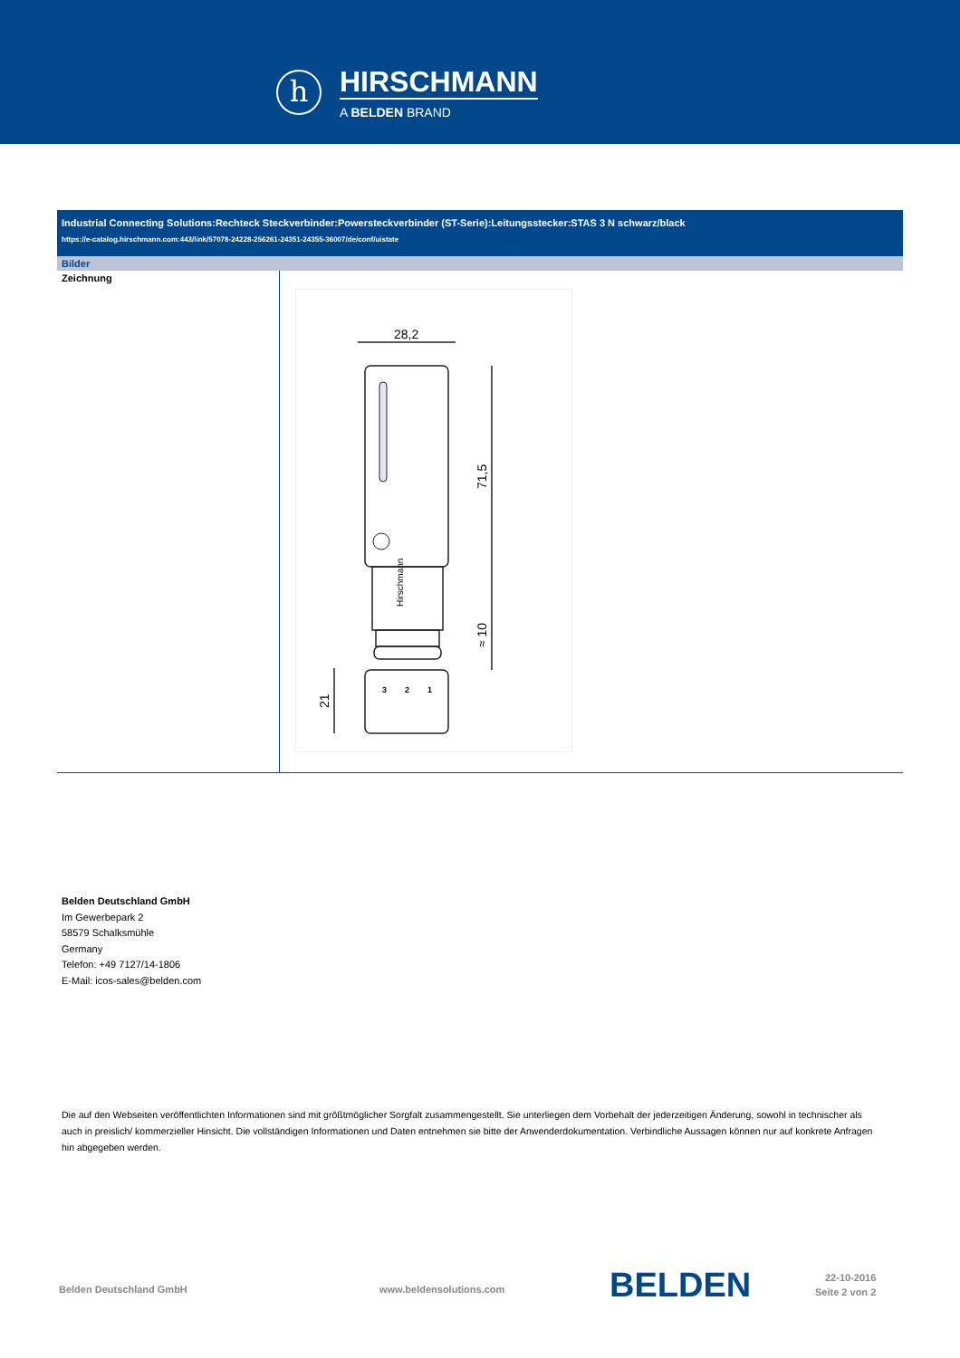h
HIRSCHMANN
A BELDEN BRAND
Industrial Connecting Solutions:Rechteck Steckverbinder:Powersteckverbinder (ST-Serie):Leitungsstecker:STAS 3 N schwarz/black
https://e-catalog.hirschmann.com:443/link/57078-24228-256261-24351-24355-36007/de/conf/uistate
Bilder
| Zeichnung | 28,2 71,5 ≈ 10 21 Hirschmann 3 2 1 |
Belden Deutschland GmbH
Im Gewerbepark 2
58579 Schalksmühle
Germany
Telefon: +49 7127/14-1806
E-Mail: icos-sales@belden.com
Die auf den Webseiten veröffentlichten Informationen sind mit größtmöglicher Sorgfalt zusammengestellt. Sie unterliegen dem Vorbehalt der jederzeitigen Änderung, sowohl in technischer als auch in preislich/ kommerzieller Hinsicht. Die vollständigen Informationen und Daten entnehmen sie bitte der Anwenderdokumentation. Verbindliche Aussagen können nur auf konkrete Anfragen hin abgegeben werden.
Belden Deutschland GmbH www.beldensolutions.com BELDEN
22-10-2016
Seite 2 von 2